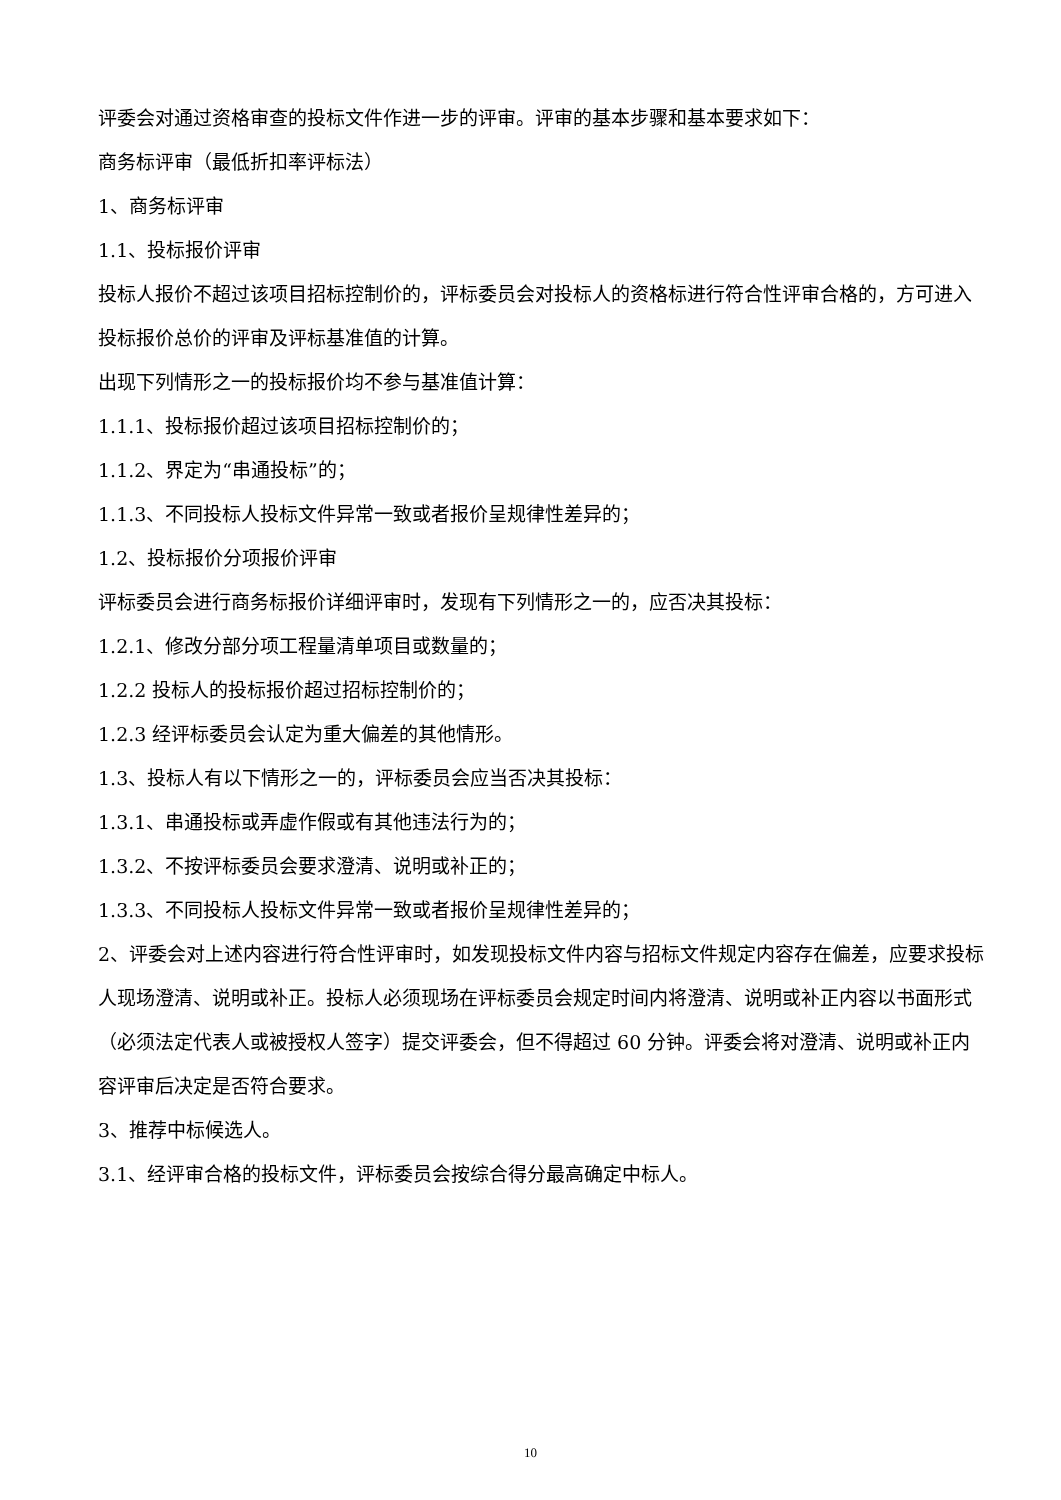评委会对通过资格审查的投标文件作进一步的评审。评审的基本步骤和基本要求如下：
商务标评审（最低折扣率评标法）
1、商务标评审
1.1、投标报价评审
投标人报价不超过该项目招标控制价的，评标委员会对投标人的资格标进行符合性评审合格的，方可进入投标报价总价的评审及评标基准值的计算。
出现下列情形之一的投标报价均不参与基准值计算：
1.1.1、投标报价超过该项目招标控制价的；
1.1.2、界定为“串通投标”的；
1.1.3、不同投标人投标文件异常一致或者报价呈规律性差异的；
1.2、投标报价分项报价评审
评标委员会进行商务标报价详细评审时，发现有下列情形之一的，应否决其投标：
1.2.1、修改分部分项工程量清单项目或数量的；
1.2.2 投标人的投标报价超过招标控制价的；
1.2.3 经评标委员会认定为重大偏差的其他情形。
1.3、投标人有以下情形之一的，评标委员会应当否决其投标：
1.3.1、串通投标或弄虚作假或有其他违法行为的；
1.3.2、不按评标委员会要求澄清、说明或补正的；
1.3.3、不同投标人投标文件异常一致或者报价呈规律性差异的；
2、评委会对上述内容进行符合性评审时，如发现投标文件内容与招标文件规定内容存在偏差，应要求投标人现场澄清、说明或补正。投标人必须现场在评标委员会规定时间内将澄清、说明或补正内容以书面形式（必须法定代表人或被授权人签字）提交评委会，但不得超过 60 分钟。评委会将对澄清、说明或补正内容评审后决定是否符合要求。
3、推荐中标候选人。
3.1、经评审合格的投标文件，评标委员会按综合得分最高确定中标人。
10